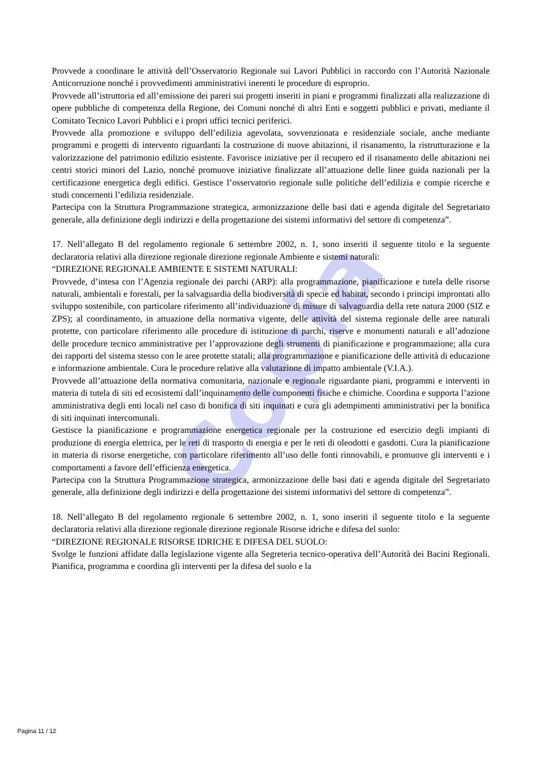Copia
Provvede a coordinare le attività dell’Osservatorio Regionale sui Lavori Pubblici in raccordo con l’Autorità Nazionale Anticorruzione nonché i provvedimenti amministrativi inerenti le procedure di esproprio.
Provvede all’istruttoria ed all’emissione dei pareri sui progetti inseriti in piani e programmi finalizzati alla realizzazione di opere pubbliche di competenza della Regione, dei Comuni nonché di altri Enti e soggetti pubblici e privati, mediante il Comitato Tecnico Lavori Pubblici e i propri uffici tecnici periferici.
Provvede alla promozione e sviluppo dell’edilizia agevolata, sovvenzionata e residenziale sociale, anche mediante programmi e progetti di intervento riguardanti la costruzione di nuove abitazioni, il risanamento, la ristrutturazione e la valorizzazione del patrimonio edilizio esistente. Favorisce iniziative per il recupero ed il risanamento delle abitazioni nei centri storici minori del Lazio, nonché promuove iniziative finalizzate all’attuazione delle linee guida nazionali per la certificazione energetica degli edifici. Gestisce l’osservatorio regionale sulle politiche dell’edilizia e compie ricerche e studi concernenti l’edilizia residenziale.
Partecipa con la Struttura Programmazione strategica, armonizzazione delle basi dati e agenda digitale del Segretariato generale, alla definizione degli indirizzi e della progettazione dei sistemi informativi del settore di competenza”.
17. Nell’allegato B del regolamento regionale 6 settembre 2002, n. 1, sono inseriti il seguente titolo e la seguente declaratoria relativi alla direzione regionale direzione regionale Ambiente e sistemi naturali:
“DIREZIONE REGIONALE AMBIENTE E SISTEMI NATURALI:
Provvede, d’intesa con l’Agenzia regionale dei parchi (ARP): alla programmazione, pianificazione e tutela delle risorse naturali, ambientali e forestali, per la salvaguardia della biodiversità di specie ed habitat, secondo i principi improntati allo sviluppo sostenibile, con particolare riferimento all’individuazione di misure di salvaguardia della rete natura 2000 (SIZ e ZPS); al coordinamento, in attuazione della normativa vigente, delle attività del sistema regionale delle aree naturali protette, con particolare riferimento alle procedure di istituzione di parchi, riserve e monumenti naturali e all’adozione delle procedure tecnico amministrative per l’approvazione degli strumenti di pianificazione e programmazione; alla cura dei rapporti del sistema stesso con le aree protette statali; alla programmazione e pianificazione delle attività di educazione e informazione ambientale. Cura le procedure relative alla valutazione di impatto ambientale (V.I.A.).
Provvede all’attuazione della normativa comunitaria, nazionale e regionale riguardante piani, programmi e interventi in materia di tutela di siti ed ecosistemi dall’inquinamento delle componenti fisiche e chimiche. Coordina e supporta l’azione amministrativa degli enti locali nel caso di bonifica di siti inquinati e cura gli adempimenti amministrativi per la bonifica di siti inquinati intercomunali.
Gestisce la pianificazione e programmazione energetica regionale per la costruzione ed esercizio degli impianti di produzione di energia elettrica, per le reti di trasporto di energia e per le reti di oleodotti e gasdotti. Cura la pianificazione in materia di risorse energetiche, con particolare riferimento all’uso delle fonti rinnovabili, e promuove gli interventi e i comportamenti a favore dell’efficienza energetica.
Partecipa con la Struttura Programmazione strategica, armonizzazione delle basi dati e agenda digitale del Segretariato generale, alla definizione degli indirizzi e della progettazione dei sistemi informativi del settore di competenza”.
18. Nell’allegato B del regolamento regionale 6 settembre 2002, n. 1, sono inseriti il seguente titolo e la seguente declaratoria relativi alla direzione regionale direzione regionale Risorse idriche e difesa del suolo:
“DIREZIONE REGIONALE RISORSE IDRICHE E DIFESA DEL SUOLO:
Svolge le funzioni affidate dalla legislazione vigente alla Segreteria tecnico-operativa dell’Autorità dei Bacini Regionali. Pianifica, programma e coordina gli interventi per la difesa del suolo e la
Pagina 11 / 12